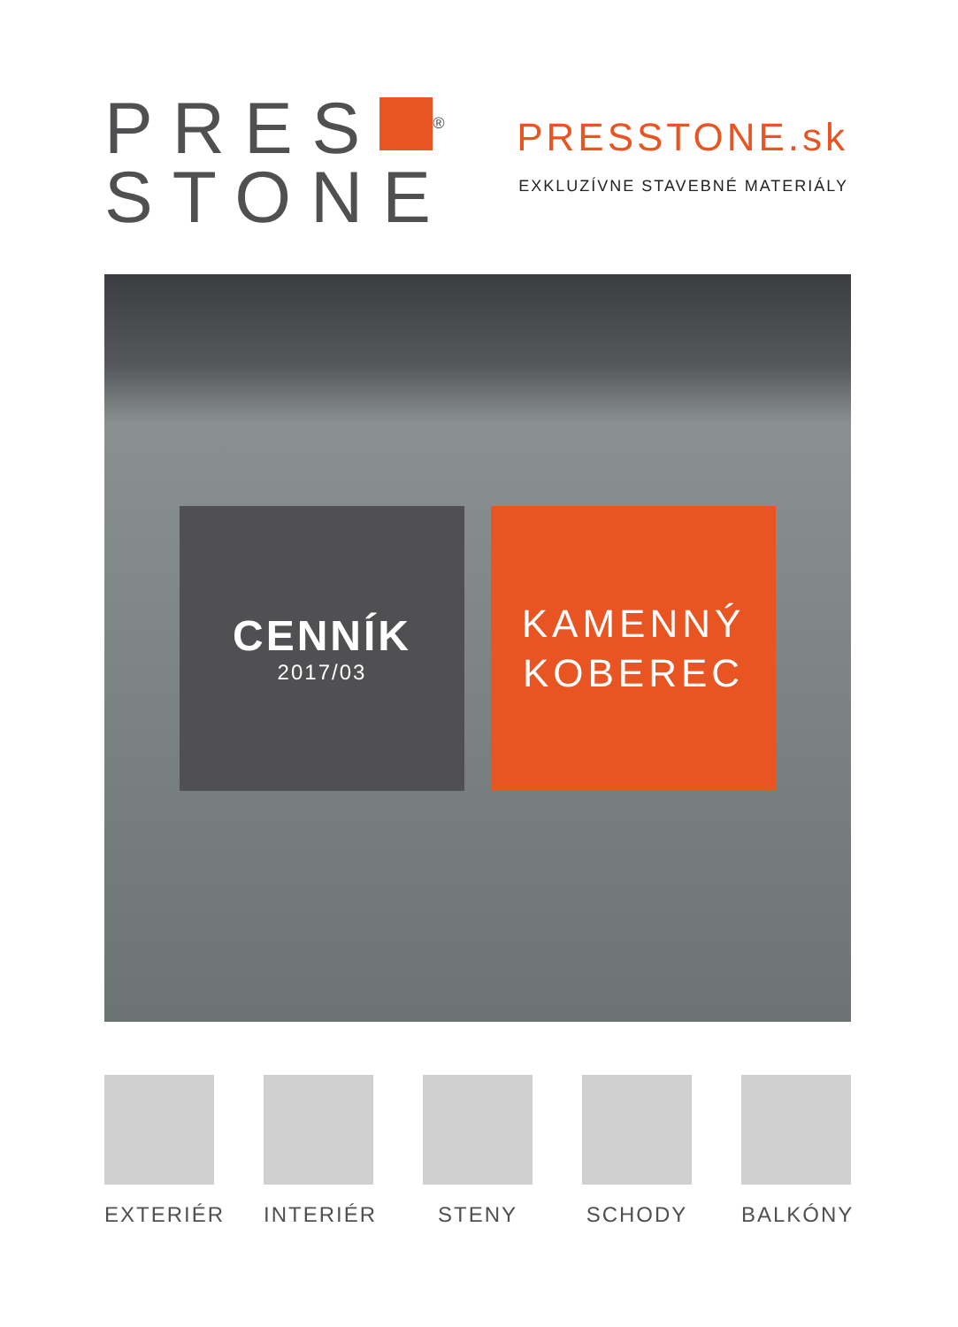PRES<sup>®</sup>
STONE
PRESSTONE.sk
EXKLUZÍVNE STAVEBNÉ MATERIÁLY
CENNÍK
2017/03
KAMENNÝ
KOBEREC
EXTERIÉR INTERIÉR STENY SCHODY BALKÓNY